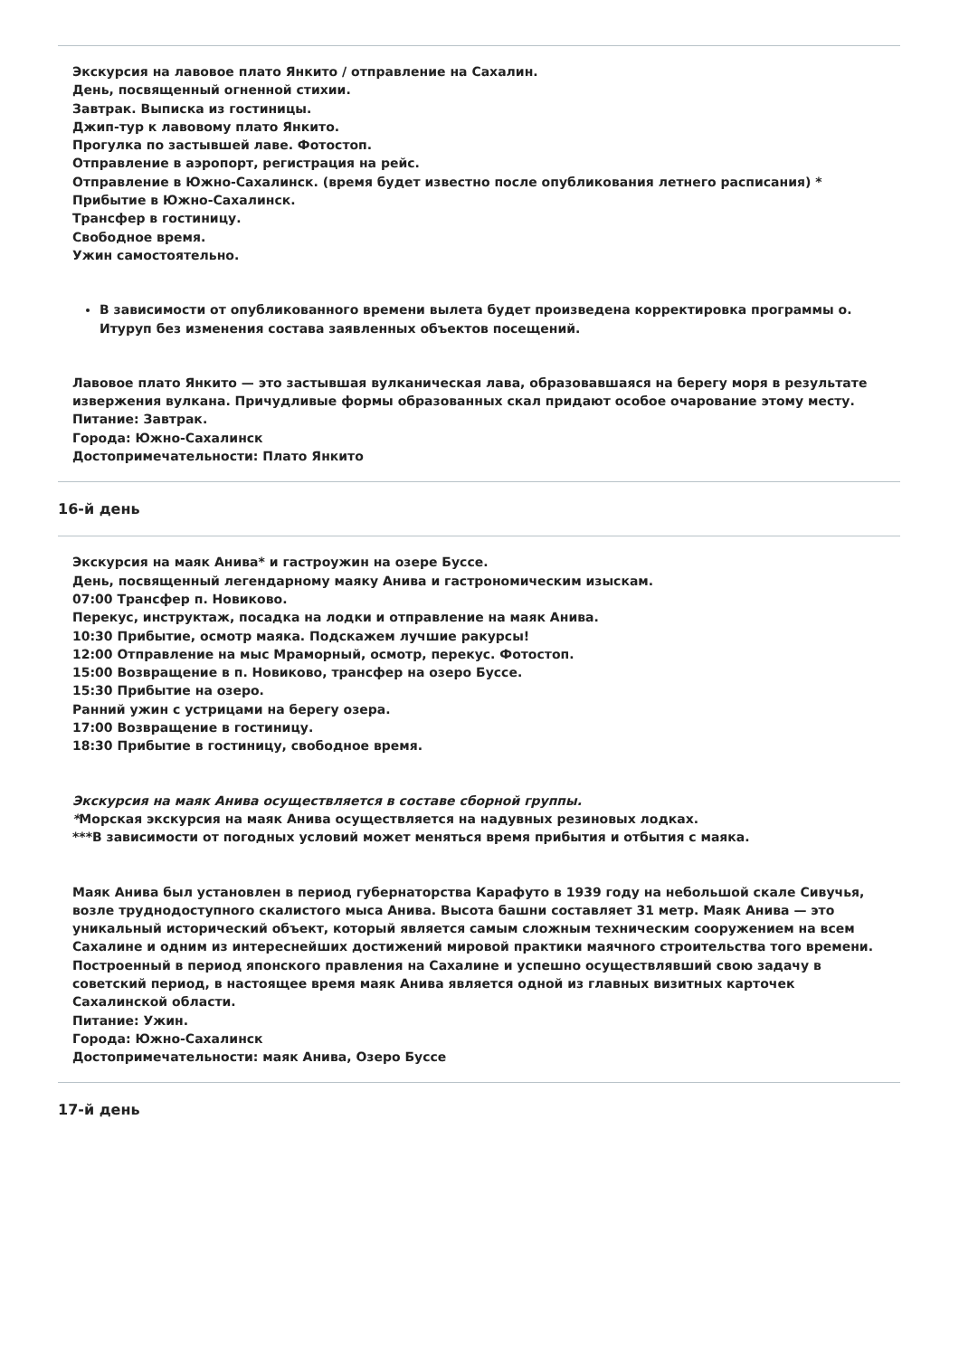Экскурсия на лавовое плато Янкито / отправление на Сахалин.
День, посвященный огненной стихии.
Завтрак. Выписка из гостиницы.
Джип-тур к лавовому плато Янкито.
Прогулка по застывшей лаве. Фотостоп.
Отправление в аэропорт, регистрация на рейс.
Отправление в Южно-Сахалинск. (время будет известно после опубликования летнего расписания) *
Прибытие в Южно-Сахалинск.
Трансфер в гостиницу.
Свободное время.
Ужин самостоятельно.
В зависимости от опубликованного времени вылета будет произведена корректировка программы о. Итуруп без изменения состава заявленных объектов посещений.
Лавовое плато Янкито — это застывшая вулканическая лава, образовавшаяся на берегу моря в результате извержения вулкана. Причудливые формы образованных скал придают особое очарование этому месту.
Питание: Завтрак.
Города: Южно-Сахалинск
Достопримечательности: Плато Янкито
16-й день
Экскурсия на маяк Анива* и гастроужин на озере Буссе.
День, посвященный легендарному маяку Анива и гастрономическим изыскам.
07:00 Трансфер п. Новиково.
Перекус, инструктаж, посадка на лодки и отправление на маяк Анива.
10:30 Прибытие, осмотр маяка. Подскажем лучшие ракурсы!
12:00 Отправление на мыс Мраморный, осмотр, перекус. Фотостоп.
15:00 Возвращение в п. Новиково, трансфер на озеро Буссе.
15:30 Прибытие на озеро.
Ранний ужин с устрицами на берегу озера.
17:00 Возвращение в гостиницу.
18:30 Прибытие в гостиницу, свободное время.
Экскурсия на маяк Анива осуществляется в составе сборной группы.
*Морская экскурсия на маяк Анива осуществляется на надувных резиновых лодках.
***В зависимости от погодных условий может меняться время прибытия и отбытия с маяка.
Маяк Анива был установлен в период губернаторства Карафуто в 1939 году на небольшой скале Сивучья, возле труднодоступного скалистого мыса Анива. Высота башни составляет 31 метр. Маяк Анива — это уникальный исторический объект, который является самым сложным техническим сооружением на всем Сахалине и одним из интереснейших достижений мировой практики маячного строительства того времени. Построенный в период японского правления на Сахалине и успешно осуществлявший свою задачу в советский период, в настоящее время маяк Анива является одной из главных визитных карточек Сахалинской области.
Питание: Ужин.
Города: Южно-Сахалинск
Достопримечательности: маяк Анива, Озеро Буссе
17-й день